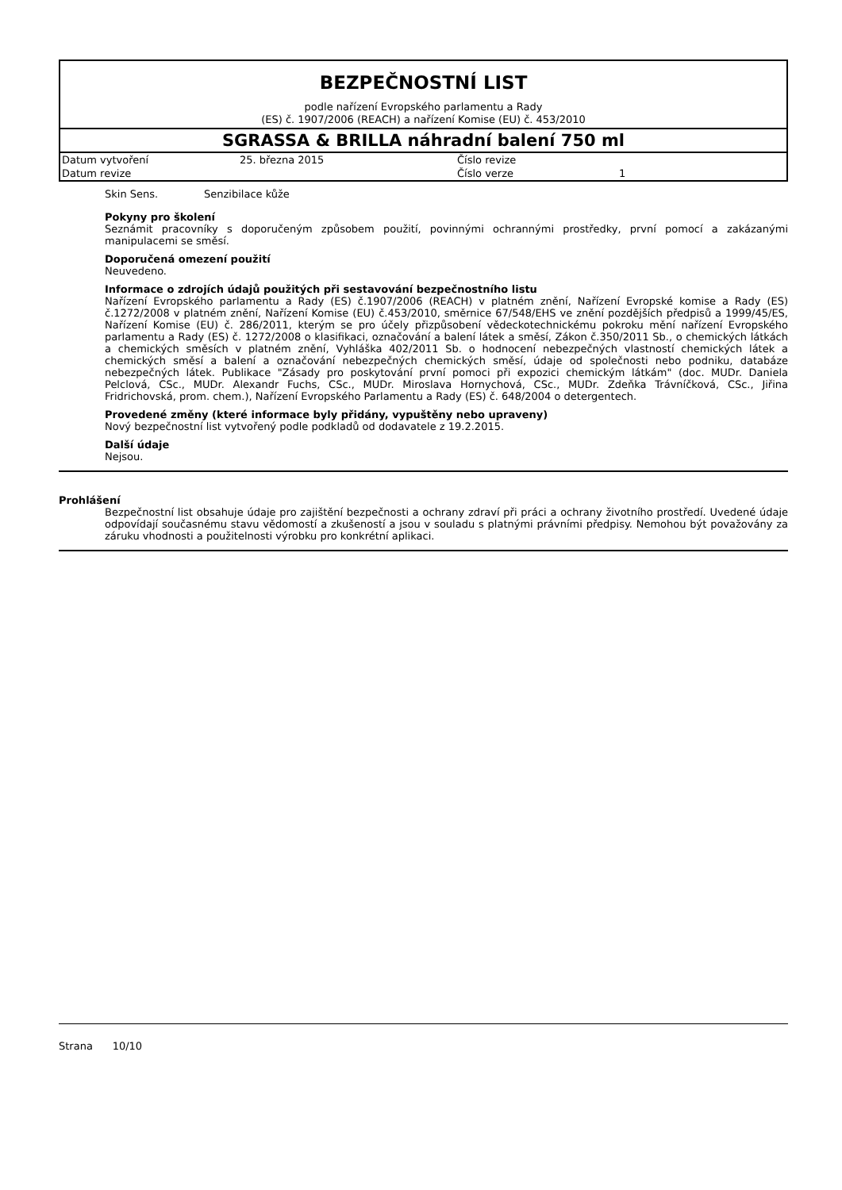BEZPEČNOSTNÍ LIST
podle nařízení Evropského parlamentu a Rady
(ES) č. 1907/2006 (REACH) a nařízení Komise (EU) č. 453/2010
SGRASSA & BRILLA náhradní balení 750 ml
| Datum vytvoření | 25. března 2015 | Číslo revize | |
| Datum revize | | Číslo verze | 1 |
Skin Sens. Senzibilace kůže
Pokyny pro školení
Seznámit pracovníky s doporučeným způsobem použití, povinnými ochrannými prostředky, první pomocí a zakázanými manipulacemi se směsí.
Doporučená omezení použití
Neuvedeno.
Informace o zdrojích údajů použitých při sestavování bezpečnostního listu
Nařízení Evropského parlamentu a Rady (ES) č.1907/2006 (REACH) v platném znění, Nařízení Evropské komise a Rady (ES) č.1272/2008 v platném znění, Nařízení Komise (EU) č.453/2010, směrnice 67/548/EHS ve znění pozdějších předpisů a 1999/45/ES, Nařízení Komise (EU) č. 286/2011, kterým se pro účely přizpůsobení vědeckotechnickému pokroku mění nařízení Evropského parlamentu a Rady (ES) č. 1272/2008 o klasifikaci, označování a balení látek a směsí, Zákon č.350/2011 Sb., o chemických látkách a chemických směsích v platném znění, Vyhláška 402/2011 Sb. o hodnocení nebezpečných vlastností chemických látek a chemických směsí a balení a označování nebezpečných chemických směsí, údaje od společnosti nebo podniku, databáze nebezpečných látek. Publikace "Zásady pro poskytování první pomoci při expozici chemickým látkám" (doc. MUDr. Daniela Pelclová, CSc., MUDr. Alexandr Fuchs, CSc., MUDr. Miroslava Hornychová, CSc., MUDr. Zdeňka Trávníčková, CSc., Jiřina Fridrichovská, prom. chem.), Nařízení Evropského Parlamentu a Rady (ES) č. 648/2004 o detergentech.
Provedené změny (které informace byly přidány, vypuštěny nebo upraveny)
Nový bezpečnostní list vytvořený podle podkladů od dodavatele z 19.2.2015.
Další údaje
Nejsou.
Prohlášení
Bezpečnostní list obsahuje údaje pro zajištění bezpečnosti a ochrany zdraví při práci a ochrany životního prostředí. Uvedené údaje odpovídají současnému stavu vědomostí a zkušeností a jsou v souladu s platnými právními předpisy. Nemohou být považovány za záruku vhodnosti a použitelnosti výrobku pro konkrétní aplikaci.
Strana 10/10